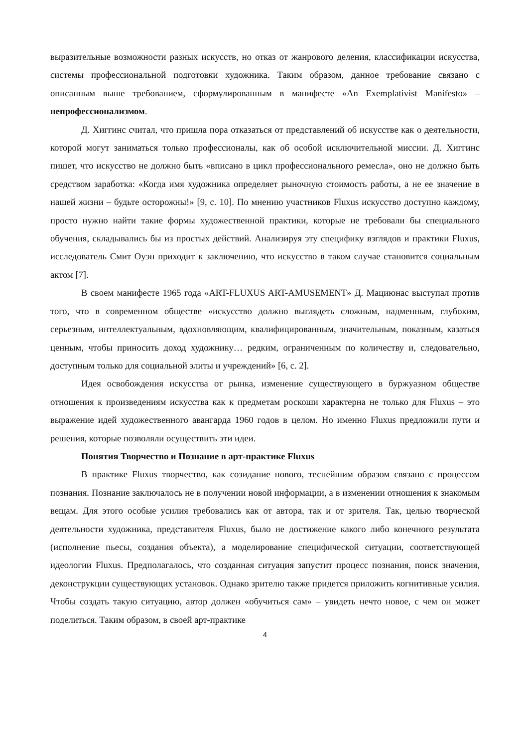выразительные возможности разных искусств, но отказ от жанрового деления, классификации искусства, системы профессиональной подготовки художника. Таким образом, данное требование связано с описанным выше требованием, сформулированным в манифесте «An Exemplativist Manifesto» – непрофессионализмом.
Д. Хиггинс считал, что пришла пора отказаться от представлений об искусстве как о деятельности, которой могут заниматься только профессионалы, как об особой исключительной миссии. Д. Хиггинс пишет, что искусство не должно быть «вписано в цикл профессионального ремесла», оно не должно быть средством заработка: «Когда имя художника определяет рыночную стоимость работы, а не ее значение в нашей жизни – будьте осторожны!» [9, с. 10]. По мнению участников Fluxus искусство доступно каждому, просто нужно найти такие формы художественной практики, которые не требовали бы специального обучения, складывались бы из простых действий. Анализируя эту специфику взглядов и практики Fluxus, исследователь Смит Оуэн приходит к заключению, что искусство в таком случае становится социальным актом [7].
В своем манифесте 1965 года «ART-FLUXUS ART-AMUSEMENT» Д. Мациюнас выступал против того, что в современном обществе «искусство должно выглядеть сложным, надменным, глубоким, серьезным, интеллектуальным, вдохновляющим, квалифицированным, значительным, показным, казаться ценным, чтобы приносить доход художнику… редким, ограниченным по количеству и, следовательно, доступным только для социальной элиты и учреждений» [6, с. 2].
Идея освобождения искусства от рынка, изменение существующего в буржуазном обществе отношения к произведениям искусства как к предметам роскоши характерна не только для Fluxus – это выражение идей художественного авангарда 1960 годов в целом. Но именно Fluxus предложили пути и решения, которые позволяли осуществить эти идеи.
Понятия Творчество и Познание в арт-практике Fluxus
В практике Fluxus творчество, как созидание нового, теснейшим образом связано с процессом познания. Познание заключалось не в получении новой информации, а в изменении отношения к знакомым вещам. Для этого особые усилия требовались как от автора, так и от зрителя. Так, целью творческой деятельности художника, представителя Fluxus, было не достижение какого либо конечного результата (исполнение пьесы, создания объекта), а моделирование специфической ситуации, соответствующей идеологии Fluxus. Предполагалось, что созданная ситуация запустит процесс познания, поиск значения, деконструкции существующих установок. Однако зрителю также придется приложить когнитивные усилия. Чтобы создать такую ситуацию, автор должен «обучиться сам» – увидеть нечто новое, с чем он может поделиться. Таким образом, в своей арт-практике
4